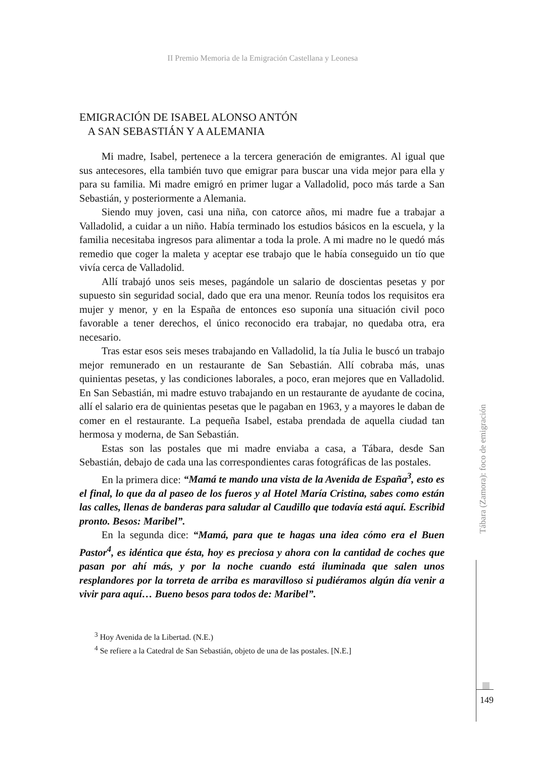II Premio Memoria de la Emigración Castellana y Leonesa
EMIGRACIÓN DE ISABEL ALONSO ANTÓN
A SAN SEBASTIÁN Y A ALEMANIA
Mi madre, Isabel, pertenece a la tercera generación de emigrantes. Al igual que sus antecesores, ella también tuvo que emigrar para buscar una vida mejor para ella y para su familia. Mi madre emigró en primer lugar a Valladolid, poco más tarde a San Sebastián, y posteriormente a Alemania.
Siendo muy joven, casi una niña, con catorce años, mi madre fue a trabajar a Valladolid, a cuidar a un niño. Había terminado los estudios básicos en la escuela, y la familia necesitaba ingresos para alimentar a toda la prole. A mi madre no le quedó más remedio que coger la maleta y aceptar ese trabajo que le había conseguido un tío que vivía cerca de Valladolid.
Allí trabajó unos seis meses, pagándole un salario de doscientas pesetas y por supuesto sin seguridad social, dado que era una menor. Reunía todos los requisitos era mujer y menor, y en la España de entonces eso suponía una situación civil poco favorable a tener derechos, el único reconocido era trabajar, no quedaba otra, era necesario.
Tras estar esos seis meses trabajando en Valladolid, la tía Julia le buscó un trabajo mejor remunerado en un restaurante de San Sebastián. Allí cobraba más, unas quinientas pesetas, y las condiciones laborales, a poco, eran mejores que en Valladolid. En San Sebastián, mi madre estuvo trabajando en un restaurante de ayudante de cocina, allí el salario era de quinientas pesetas que le pagaban en 1963, y a mayores le daban de comer en el restaurante. La pequeña Isabel, estaba prendada de aquella ciudad tan hermosa y moderna, de San Sebastián.
Estas son las postales que mi madre enviaba a casa, a Tábara, desde San Sebastián, debajo de cada una las correspondientes caras fotográficas de las postales.
En la primera dice: “Mamá te mando una vista de la Avenida de España<sup>3</sup>, esto es el final, lo que da al paseo de los fueros y al Hotel María Cristina, sabes como están las calles, llenas de banderas para saludar al Caudillo que todavía está aquí. Escribid pronto. Besos: Maribel”.
En la segunda dice: “Mamá, para que te hagas una idea cómo era el Buen Pastor<sup>4</sup>, es idéntica que ésta, hoy es preciosa y ahora con la cantidad de coches que pasan por ahí más, y por la noche cuando está iluminada que salen unos resplandores por la torreta de arriba es maravilloso si pudiéramos algún día venir a vivir para aquí… Bueno besos para todos de: Maribel”.
<sup>3</sup> Hoy Avenida de la Libertad. (N.E.)
<sup>4</sup> Se refiere a la Catedral de San Sebastián, objeto de una de las postales. [N.E.]
Tábara (Zamora): foco de emigración
149